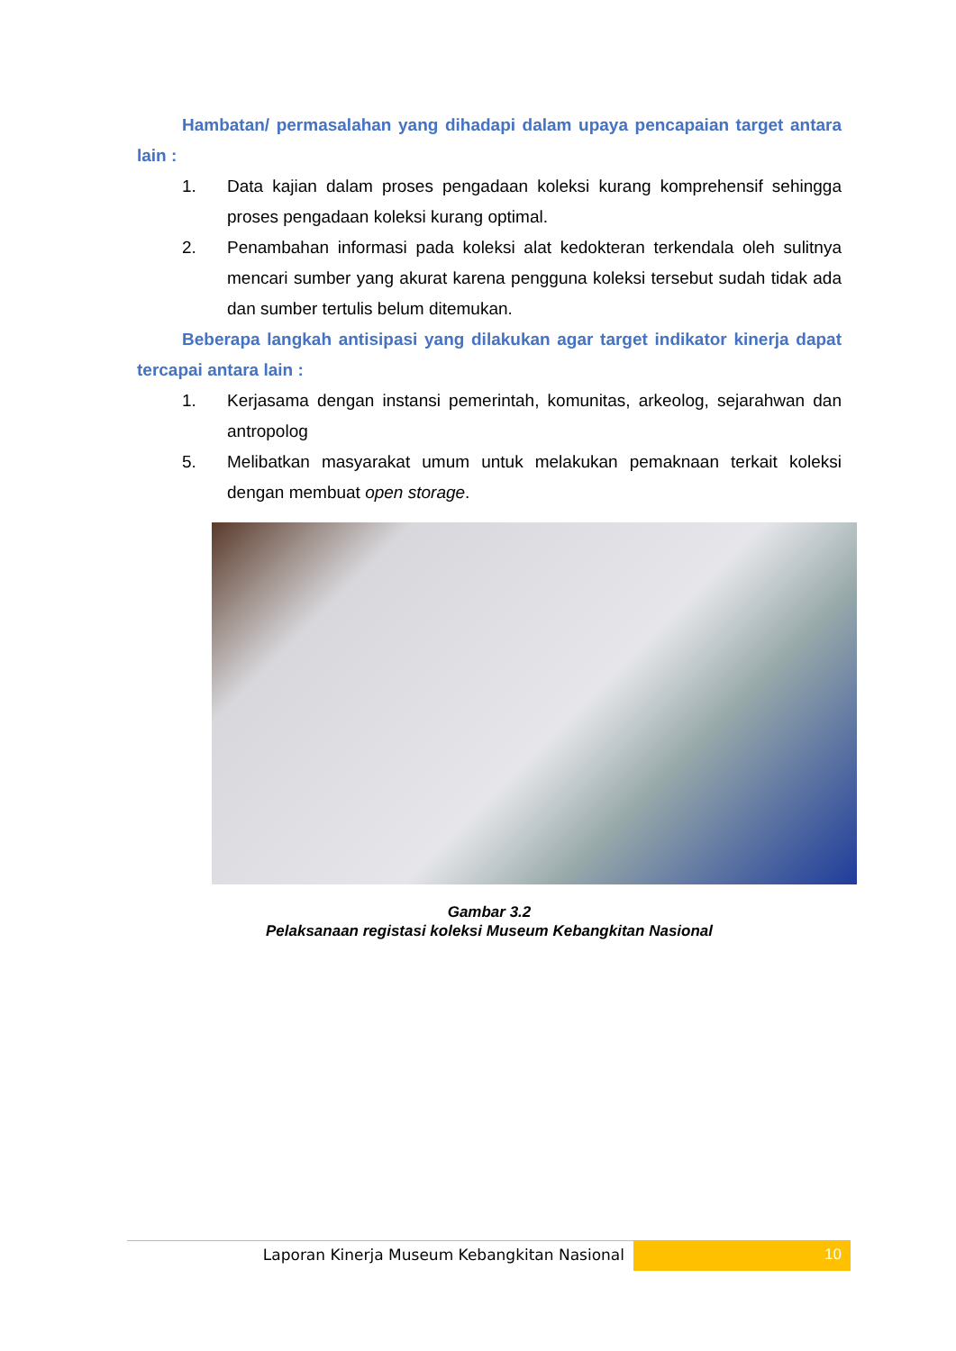Hambatan/ permasalahan yang dihadapi dalam upaya pencapaian target antara lain :
1. Data kajian dalam proses pengadaan koleksi kurang komprehensif sehingga proses pengadaan koleksi kurang optimal.
2. Penambahan informasi pada koleksi alat kedokteran terkendala oleh sulitnya mencari sumber yang akurat karena pengguna koleksi tersebut sudah tidak ada dan sumber tertulis belum ditemukan.
Beberapa langkah antisipasi yang dilakukan agar target indikator kinerja dapat tercapai antara lain :
1. Kerjasama dengan instansi pemerintah, komunitas, arkeolog, sejarahwan dan antropolog
5. Melibatkan masyarakat umum untuk melakukan pemaknaan terkait koleksi dengan membuat open storage.
Gambar 3.2
Pelaksanaan registasi koleksi Museum Kebangkitan Nasional
Laporan Kinerja Museum Kebangkitan Nasional
10